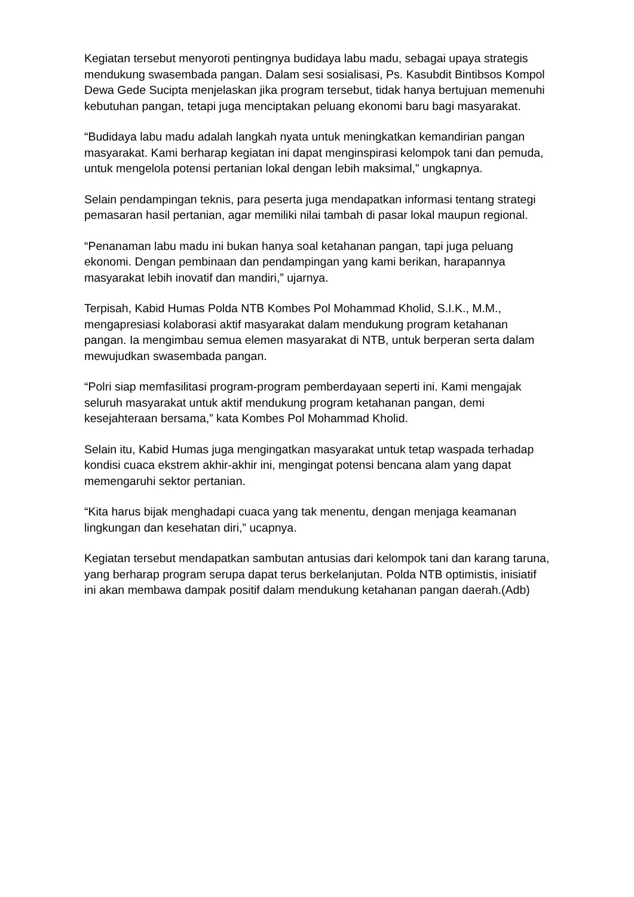Kegiatan tersebut menyoroti pentingnya budidaya labu madu, sebagai upaya strategis mendukung swasembada pangan. Dalam sesi sosialisasi, Ps. Kasubdit Bintibsos Kompol Dewa Gede Sucipta menjelaskan jika program tersebut, tidak hanya bertujuan memenuhi kebutuhan pangan, tetapi juga menciptakan peluang ekonomi baru bagi masyarakat.
“Budidaya labu madu adalah langkah nyata untuk meningkatkan kemandirian pangan masyarakat. Kami berharap kegiatan ini dapat menginspirasi kelompok tani dan pemuda, untuk mengelola potensi pertanian lokal dengan lebih maksimal,” ungkapnya.
Selain pendampingan teknis, para peserta juga mendapatkan informasi tentang strategi pemasaran hasil pertanian, agar memiliki nilai tambah di pasar lokal maupun regional.
“Penanaman labu madu ini bukan hanya soal ketahanan pangan, tapi juga peluang ekonomi. Dengan pembinaan dan pendampingan yang kami berikan, harapannya masyarakat lebih inovatif dan mandiri,” ujarnya.
Terpisah, Kabid Humas Polda NTB Kombes Pol Mohammad Kholid, S.I.K., M.M., mengapresiasi kolaborasi aktif masyarakat dalam mendukung program ketahanan pangan. Ia mengimbau semua elemen masyarakat di NTB, untuk berperan serta dalam mewujudkan swasembada pangan.
“Polri siap memfasilitasi program-program pemberdayaan seperti ini. Kami mengajak seluruh masyarakat untuk aktif mendukung program ketahanan pangan, demi kesejahteraan bersama,” kata Kombes Pol Mohammad Kholid.
Selain itu, Kabid Humas juga mengingatkan masyarakat untuk tetap waspada terhadap kondisi cuaca ekstrem akhir-akhir ini, mengingat potensi bencana alam yang dapat memengaruhi sektor pertanian.
“Kita harus bijak menghadapi cuaca yang tak menentu, dengan menjaga keamanan lingkungan dan kesehatan diri,” ucapnya.
Kegiatan tersebut mendapatkan sambutan antusias dari kelompok tani dan karang taruna, yang berharap program serupa dapat terus berkelanjutan. Polda NTB optimistis, inisiatif ini akan membawa dampak positif dalam mendukung ketahanan pangan daerah.(Adb)